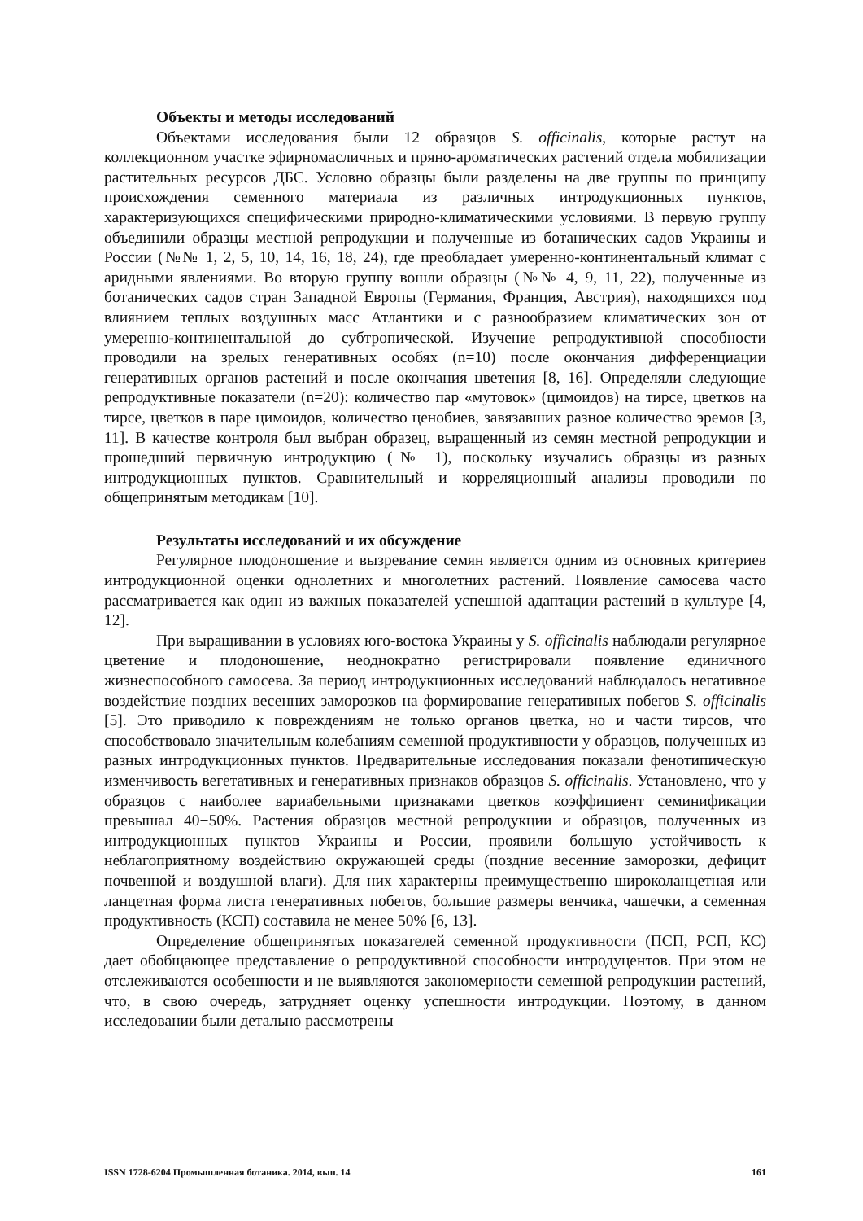Объекты и методы исследований
Объектами исследования были 12 образцов S. officinalis, которые растут на коллекционном участке эфирномасличных и пряно-ароматических растений отдела мобилизации растительных ресурсов ДБС. Условно образцы были разделены на две группы по принципу происхождения семенного материала из различных интродукционных пунктов, характеризующихся специфическими природно-климатическими условиями. В первую группу объединили образцы местной репродукции и полученные из ботанических садов Украины и России (№№ 1, 2, 5, 10, 14, 16, 18, 24), где преобладает умеренно-континентальный климат с аридными явлениями. Во вторую группу вошли образцы (№№ 4, 9, 11, 22), полученные из ботанических садов стран Западной Европы (Германия, Франция, Австрия), находящихся под влиянием теплых воздушных масс Атлантики и с разнообразием климатических зон от умеренно-континентальной до субтропической. Изучение репродуктивной способности проводили на зрелых генеративных особях (n=10) после окончания дифференциации генеративных органов растений и после окончания цветения [8, 16]. Определяли следующие репродуктивные показатели (n=20): количество пар «мутовок» (цимоидов) на тирсе, цветков на тирсе, цветков в паре цимоидов, количество ценобиев, завязавших разное количество эремов [3, 11]. В качестве контроля был выбран образец, выращенный из семян местной репродукции и прошедший первичную интродукцию (№ 1), поскольку изучались образцы из разных интродукционных пунктов. Сравнительный и корреляционный анализы проводили по общепринятым методикам [10].
Результаты исследований и их обсуждение
Регулярное плодоношение и вызревание семян является одним из основных критериев интродукционной оценки однолетних и многолетних растений. Появление самосева часто рассматривается как один из важных показателей успешной адаптации растений в культуре [4, 12].
При выращивании в условиях юго-востока Украины у S. officinalis наблюдали регулярное цветение и плодоношение, неоднократно регистрировали появление единичного жизнеспособного самосева. За период интродукционных исследований наблюдалось негативное воздействие поздних весенних заморозков на формирование генеративных побегов S. officinalis [5]. Это приводило к повреждениям не только органов цветка, но и части тирсов, что способствовало значительным колебаниям семенной продуктивности у образцов, полученных из разных интродукционных пунктов. Предварительные исследования показали фенотипическую изменчивость вегетативных и генеративных признаков образцов S. officinalis. Установлено, что у образцов с наиболее вариабельными признаками цветков коэффициент семинификации превышал 40−50%. Растения образцов местной репродукции и образцов, полученных из интродукционных пунктов Украины и России, проявили большую устойчивость к неблагоприятному воздействию окружающей среды (поздние весенние заморозки, дефицит почвенной и воздушной влаги). Для них характерны преимущественно широколанцетная или ланцетная форма листа генеративных побегов, большие размеры венчика, чашечки, а семенная продуктивность (КСП) составила не менее 50% [6, 13].
Определение общепринятых показателей семенной продуктивности (ПСП, РСП, КС) дает обобщающее представление о репродуктивной способности интродуцентов. При этом не отслеживаются особенности и не выявляются закономерности семенной репродукции растений, что, в свою очередь, затрудняет оценку успешности интродукции. Поэтому, в данном исследовании были детально рассмотрены
ISSN 1728-6204 Промышленная ботаника. 2014, вып. 14 161